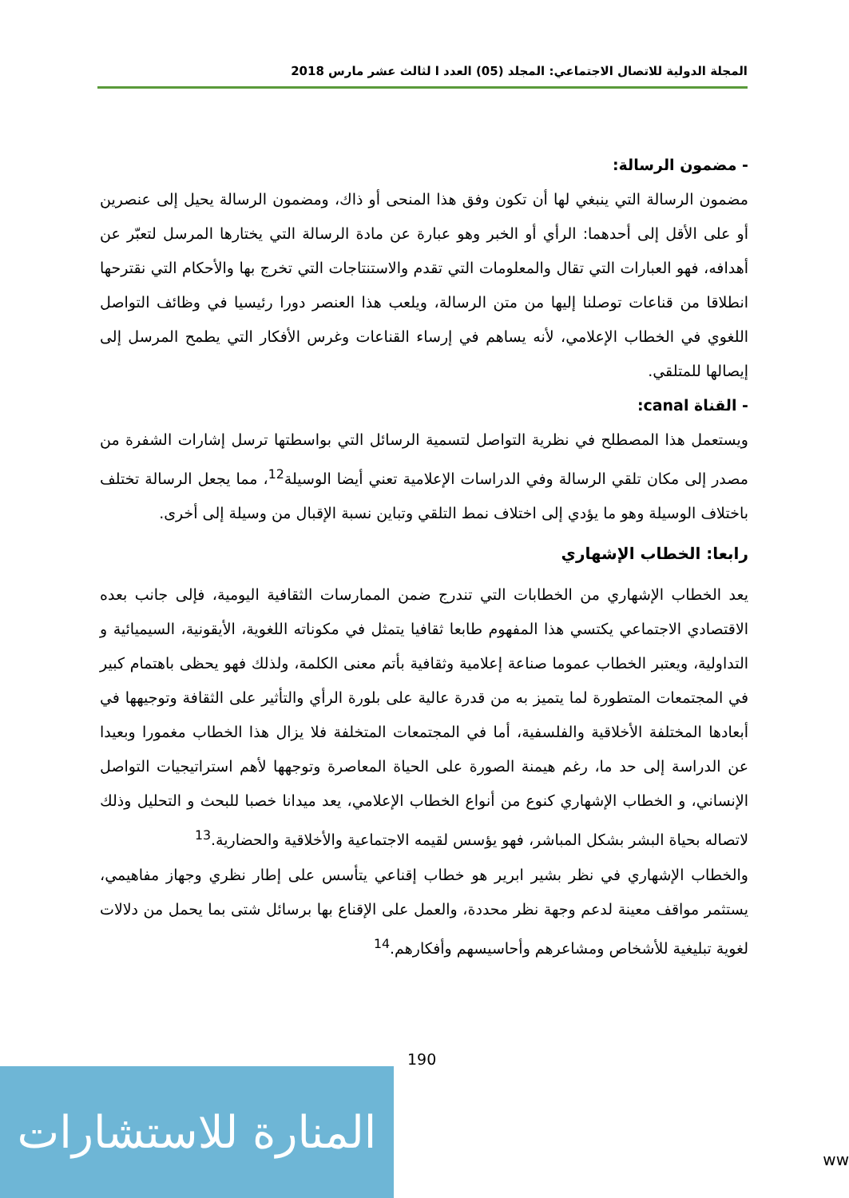المجلة الدولية للاتصال الاجتماعي: المجلد (05) العدد ا لثالث عشر مارس 2018
- مضمون الرسالة:
مضمون الرسالة التي ينبغي لها أن تكون وفق هذا المنحى أو ذاك، ومضمون الرسالة يحيل إلى عنصرين أو على الأقل إلى أحدهما: الرأي أو الخبر وهو عبارة عن مادة الرسالة التي يختارها المرسل لتعبّر عن أهدافه، فهو العبارات التي تقال والمعلومات التي تقدم والاستنتاجات التي تخرج بها والأحكام التي نقترحها انطلاقا من قناعات توصلنا إليها من متن الرسالة، ويلعب هذا العنصر دورا رئيسيا في وظائف التواصل اللغوي في الخطاب الإعلامي، لأنه يساهم في إرساء القناعات وغرس الأفكار التي يطمح المرسل إلى إيصالها للمتلقي.
- القناة canal:
ويستعمل هذا المصطلح في نظرية التواصل لتسمية الرسائل التي بواسطتها ترسل إشارات الشفرة من مصدر إلى مكان تلقي الرسالة وفي الدراسات الإعلامية تعني أيضا الوسيلة<sup>12</sup>، مما يجعل الرسالة تختلف باختلاف الوسيلة وهو ما يؤدي إلى اختلاف نمط التلقي وتباين نسبة الإقبال من وسيلة إلى أخرى.
رابعا: الخطاب الإشهاري
يعد الخطاب الإشهاري من الخطابات التي تندرج ضمن الممارسات الثقافية اليومية، فإلى جانب بعده الاقتصادي الاجتماعي يكتسي هذا المفهوم طابعا ثقافيا يتمثل في مكوناته اللغوية، الأيقونية، السيميائية و التداولية، ويعتبر الخطاب عموما صناعة إعلامية وثقافية بأتم معنى الكلمة، ولذلك فهو يحظى باهتمام كبير في المجتمعات المتطورة لما يتميز به من قدرة عالية على بلورة الرأي والتأثير على الثقافة وتوجيهها في أبعادها المختلفة الأخلاقية والفلسفية، أما في المجتمعات المتخلفة فلا يزال هذا الخطاب مغمورا وبعيدا عن الدراسة إلى حد ما، رغم هيمنة الصورة على الحياة المعاصرة وتوجهها لأهم استراتيجيات التواصل الإنساني، و الخطاب الإشهاري كنوع من أنواع الخطاب الإعلامي، يعد ميدانا خصبا للبحث و التحليل وذلك لاتصاله بحياة البشر بشكل المباشر، فهو يؤسس لقيمه الاجتماعية والأخلاقية والحضارية.<sup>13</sup>
والخطاب الإشهاري في نظر بشير ابرير هو خطاب إقناعي يتأسس على إطار نظري وجهاز مفاهيمي، يستثمر مواقف معينة لدعم وجهة نظر محددة، والعمل على الإقناع بها برسائل شتى بما يحمل من دلالات لغوية تبليغية للأشخاص ومشاعرهم وأحاسيسهم وأفكارهم.<sup>14</sup>
190
المنارة للاستشارات
ww